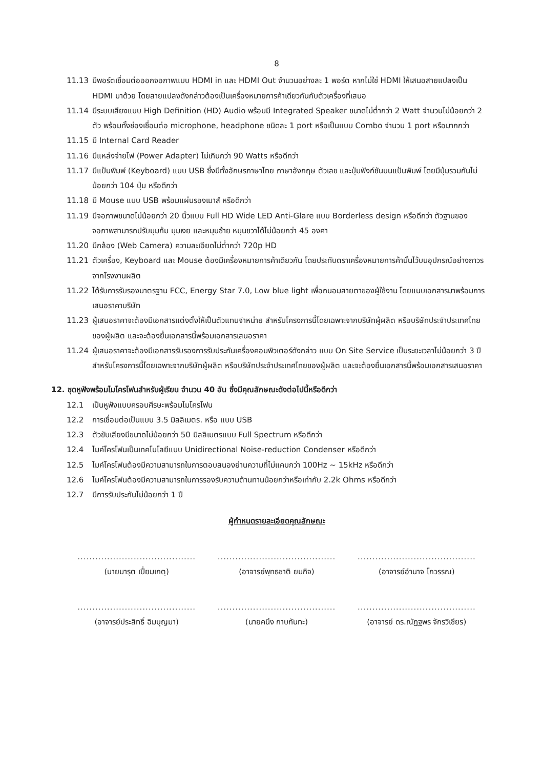8
11.13 มีพอร์ตเชื่อมต่อออกจอภาพแบบ HDMI in และ HDMI Out จำนวนอย่างละ 1 พอร์ต หากไม่ใช่ HDMI ให้เสนอสายแปลงเป็น HDMI มาด้วย โดยสายแปลงดังกล่าวต้องเป็นเครื่องหมายการค้าเดียวกันกับตัวเครื่องที่เสนอ
11.14 มีระบบเสียงแบบ High Definition (HD) Audio พร้อมมี Integrated Speaker ขนาดไม่ต่ำกว่า 2 Watt จำนวนไม่น้อยกว่า 2 ตัว พร้อมทั้งช่องเชื่อมต่อ microphone, headphone ชนิดละ 1 port หรือเป็นแบบ Combo จำนวน 1 port หรือมากกว่า
11.15 มี Internal Card Reader
11.16 มีแหล่งจ่ายไฟ (Power Adapter) ไม่เกินกว่า 90 Watts หรือดีกว่า
11.17 มีแป้นพิมพ์ (Keyboard) แบบ USB ซึ่งมีทั้งอักษรภาษาไทย ภาษาอังกฤษ ตัวเลข และปุ่มฟังก์ชันบนแป้นพิมพ์ โดยมีปุ่มรวมกันไม่น้อยกว่า 104 ปุ่ม หรือดีกว่า
11.18 มี Mouse แบบ USB พร้อมแผ่นรองเมาส์ หรือดีกว่า
11.19 มีจอภาพขนาดไม่น้อยกว่า 20 นิ้วแบบ Full HD Wide LED Anti-Glare แบบ Borderless design หรือดีกว่า ตัวฐานของจอภาพสามารถปรับมุมก้ม มุมเงย และหมุนซ้าย หมุนขวาได้ไม่น้อยกว่า 45 องศา
11.20 มีกล้อง (Web Camera) ความละเอียดไม่ต่ำกว่า 720p HD
11.21 ตัวเครื่อง, Keyboard และ Mouse ต้องมีเครื่องหมายการค้าเดียวกัน โดยประทับตราเครื่องหมายการค้านั้นไว้บนอุปกรณ์อย่างถาวรจากโรงงานผลิต
11.22 ได้รับการรับรองมาตรฐาน FCC, Energy Star 7.0, Low blue light เพื่อถนอมสายตาของผู้ใช้งาน โดยแนบเอกสารมาพร้อมการเสนอราคาบริษัท
11.23 ผู้เสนอราคาจะต้องมีเอกสารแต่งตั้งให้เป็นตัวแทนจำหน่าย สำหรับโครงการนี้โดยเฉพาะจากบริษัทผู้ผลิต หรือบริษัทประจำประเทศไทยของผู้ผลิต และจะต้องยื่นเอกสารนี้พร้อมเอกสารเสนอราคา
11.24 ผู้เสนอราคาจะต้องมีเอกสารรับรองการรับประกันเครื่องคอมพิวเตอร์ดังกล่าว แบบ On Site Service เป็นระยะเวลาไม่น้อยกว่า 3 ปี สำหรับโครงการนี้โดยเฉพาะจากบริษัทผู้ผลิต หรือบริษัทประจำประเทศไทยของผู้ผลิต และจะต้องยื่นเอกสารนี้พร้อมเอกสารเสนอราคา
12. ชุดหูฟังพร้อมไมโครโฟนสำหรับผู้เรียน จำนวน 40 อัน ซึ่งมีคุณลักษณะดังต่อไปนี้หรือดีกว่า
12.1 เป็นหูฟังแบบครอบศีรษะพร้อมไมโครโฟน
12.2 การเชื่อมต่อเป็นแบบ 3.5 มิลลิเมตร. หรือ แบบ USB
12.3 ตัวขับเสียงมีขนาดไม่น้อยกว่า 50 มิลลิเมตรแบบ Full Spectrum หรือดีกว่า
12.4 ไมค์โครโฟนเป็นเทคโนโลยีแบบ Unidirectional Noise-reduction Condenser หรือดีกว่า
12.5 ไมค์โครโฟนต้องมีความสามารถในการตอบสนองย่านความถี่ไม่แคบกว่า 100Hz ~ 15kHz หรือดีกว่า
12.6 ไมค์โครโฟนต้องมีความสามารถในการรองรับความต้านทานน้อยกว่าหรือเท่ากับ 2.2k Ohms หรือดีกว่า
12.7 มีการรับประกันไม่น้อยกว่า 1 ปี
ผู้กำหนดรายละเอียดคุณลักษณะ
........................................
(นายมารุต เปี่ยมเกตุ)
........................................
(อาจารย์พุทธชาติ ยมกิจ)
........................................
(อาจารย์อำนาจ โกวรรณ)
........................................
(อาจารย์ประสิทธิ์ ฉิมบุญมา)
........................................
(นายคนึง กาบกันทะ)
........................................
(อาจารย์ ดร.ณัฏฐพร จักรวิเชียร)